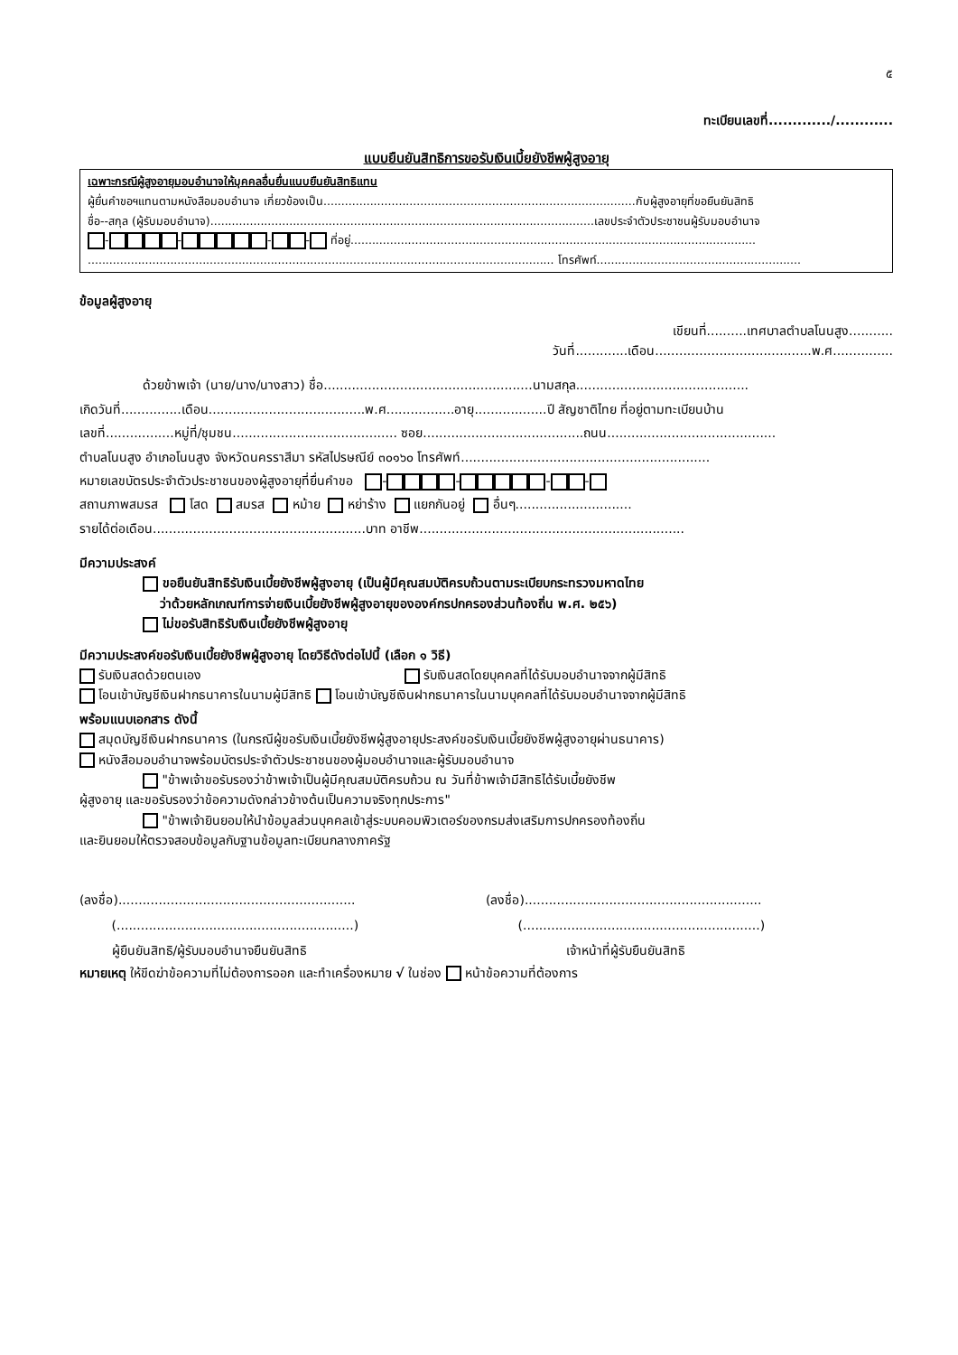๕
ทะเบียนเลขที่............./............
แบบยืนยันสิทธิการขอรับเงินเบี้ยยังชีพผู้สูงอายุ
เฉพาะกรณีผู้สูงอายุมอบอำนาจให้บุคคลอื่นยื่นแนบยืนยันสิทธิแทน
ผู้ยื่นคำขอฯแทนตามหนังสือมอบอำนาจ เกี่ยวข้องเป็น.......................................................................................กับผู้สูงอายุที่ขอยืนยันสิทธิ
ชื่อ--สกุล (ผู้รับมอบอำนาจ)...........................................................................................................เลขประจำตัวประชาชนผู้รับมอบอำนาจ
- - - - ที่อยู่.................................................................................................................
.................................................................................................................................. โทรศัพท์.........................................................
ข้อมูลผู้สูงอายุ
เขียนที่..........เทศบาลตำบลโนนสูง...........
วันที่.............เดือน.......................................พ.ศ...............
ด้วยข้าพเจ้า (นาย/นาง/นางสาว) ชื่อ....................................................นามสกุล...........................................
เกิดวันที่...............เดือน.......................................พ.ศ.................อายุ..................ปี สัญชาติไทย ที่อยู่ตามทะเบียนบ้าน
เลขที่.................หมู่ที่/ชุมชน......................................... ซอย........................................ถนน..........................................
ตำบลโนนสูง อำเภอโนนสูง จังหวัดนครราสีมา รหัสไปรษณีย์ ๓๐๑๖๐ โทรศัพท์..............................................................
หมายเลขบัตรประจำตัวประชาชนของผู้สูงอายุที่ยื่นคำขอ - - - -
สถานภาพสมรส โสด สมรส หม้าย หย่าร้าง แยกกันอยู่ อื่นๆ.............................
รายได้ต่อเดือน.....................................................บาท อาชีพ..................................................................
มีความประสงค์
ขอยืนยันสิทธิรับเงินเบี้ยยังชีพผู้สูงอายุ (เป็นผู้มีคุณสมบัติครบถ้วนตามระเบียบกระทรวงมหาดไทย
ว่าด้วยหลักเกณฑ์การจ่ายเงินเบี้ยยังชีพผู้สูงอายุขององค์กรปกครองส่วนท้องถิ่น พ.ศ. ๒๕๖)
ไม่ขอรับสิทธิรับเงินเบี้ยยังชีพผู้สูงอายุ
มีความประสงค์ขอรับเงินเบี้ยยังชีพผู้สูงอายุ โดยวิธีดังต่อไปนี้ (เลือก ๑ วิธี)
รับเงินสดด้วยตนเอง รับเงินสดโดยบุคคลที่ได้รับมอบอำนาจจากผู้มีสิทธิ
โอนเข้าบัญชีเงินฝากธนาคารในนามผู้มีสิทธิ โอนเข้าบัญชีเงินฝากธนาคารในนามบุคคลที่ได้รับมอบอำนาจจากผู้มีสิทธิ
พร้อมแนบเอกสาร ดังนี้
สมุดบัญชีเงินฝากธนาคาร (ในกรณีผู้ขอรับเงินเบี้ยยังชีพผู้สูงอายุประสงค์ขอรับเงินเบี้ยยังชีพผู้สูงอายุผ่านธนาคาร)
หนังสือมอบอำนาจพร้อมบัตรประจำตัวประชาชนของผู้มอบอำนาจและผู้รับมอบอำนาจ
"ข้าพเจ้าขอรับรองว่าข้าพเจ้าเป็นผู้มีคุณสมบัติครบถ้วน ณ วันที่ข้าพเจ้ามีสิทธิได้รับเบี้ยยังชีพ
ผู้สูงอายุ และขอรับรองว่าข้อความดังกล่าวข้างต้นเป็นความจริงทุกประการ"
"ข้าพเจ้ายินยอมให้นำข้อมูลส่วนบุคคลเข้าสู่ระบบคอมพิวเตอร์ของกรมส่งเสริมการปกครองท้องถิ่น
และยินยอมให้ตรวจสอบข้อมูลกับฐานข้อมูลทะเบียนกลางภาครัฐ
(ลงชื่อ)...........................................................
(...........................................................)
ผู้ยืนยันสิทธิ/ผู้รับมอบอำนาจยืนยันสิทธิ
(ลงชื่อ)...........................................................
(...........................................................)
เจ้าหน้าที่ผู้รับยืนยันสิทธิ
หมายเหตุ ให้ขีดฆ่าข้อความที่ไม่ต้องการออก และทำเครื่องหมาย √ ในช่อง หน้าข้อความที่ต้องการ